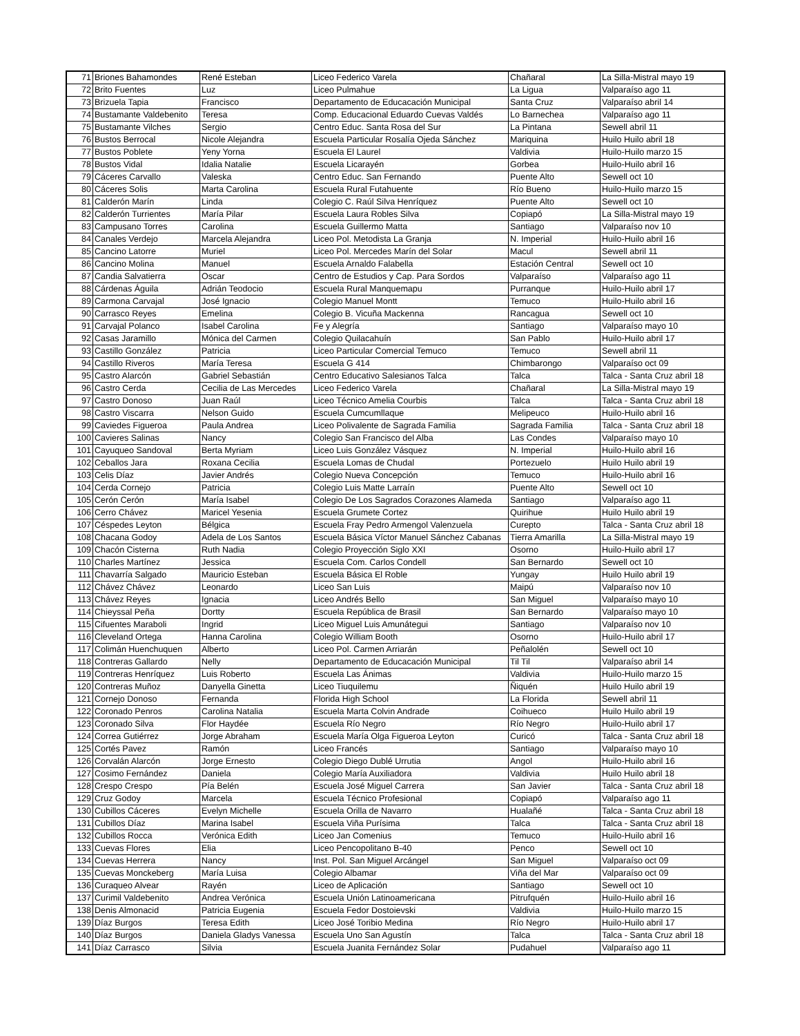| 71 | Briones Bahamondes | René Esteban | Liceo Federico Varela | Chañaral | La Silla-Mistral mayo 19 |
| 72 | Brito Fuentes | Luz | Liceo Pulmahue | La Ligua | Valparaíso ago 11 |
| 73 | Brizuela Tapia | Francisco | Departamento de Educacación Municipal | Santa Cruz | Valparaíso abril 14 |
| 74 | Bustamante Valdebenito | Teresa | Comp. Educacional Eduardo Cuevas Valdés | Lo Barnechea | Valparaíso ago 11 |
| 75 | Bustamante Vilches | Sergio | Centro Educ. Santa Rosa del Sur | La Pintana | Sewell abril 11 |
| 76 | Bustos Berrocal | Nicole Alejandra | Escuela Particular Rosalía Ojeda Sánchez | Mariquina | Huilo Huilo abril 18 |
| 77 | Bustos Poblete | Yeny Yorna | Escuela El Laurel | Valdivia | Huilo-Huilo marzo 15 |
| 78 | Bustos Vidal | Idalia Natalie | Escuela Licarayén | Gorbea | Huilo-Huilo abril 16 |
| 79 | Cáceres Carvallo | Valeska | Centro Educ. San Fernando | Puente Alto | Sewell oct 10 |
| 80 | Cáceres Solis | Marta Carolina | Escuela Rural Futahuente | Río Bueno | Huilo-Huilo marzo 15 |
| 81 | Calderón Marín | Linda | Colegio C. Raúl Silva Henríquez | Puente Alto | Sewell oct 10 |
| 82 | Calderón Turrientes | María Pilar | Escuela Laura Robles Silva | Copiapó | La Silla-Mistral mayo 19 |
| 83 | Campusano Torres | Carolina | Escuela Guillermo Matta | Santiago | Valparaíso nov 10 |
| 84 | Canales Verdejo | Marcela Alejandra | Liceo Pol. Metodista La Granja | N. Imperial | Huilo-Huilo abril 16 |
| 85 | Cancino Latorre | Muriel | Liceo Pol. Mercedes Marín del Solar | Macul | Sewell abril 11 |
| 86 | Cancino Molina | Manuel | Escuela Arnaldo Falabella | Estación Central | Sewell oct 10 |
| 87 | Candia Salvatierra | Oscar | Centro de Estudios y Cap. Para Sordos | Valparaíso | Valparaíso ago 11 |
| 88 | Cárdenas Águila | Adrián Teodocio | Escuela Rural Manquemapu | Purranque | Huilo-Huilo abril 17 |
| 89 | Carmona Carvajal | José Ignacio | Colegio Manuel Montt | Temuco | Huilo-Huilo abril 16 |
| 90 | Carrasco Reyes | Emelina | Colegio B. Vicuña Mackenna | Rancagua | Sewell oct 10 |
| 91 | Carvajal Polanco | Isabel Carolina | Fe y Alegría | Santiago | Valparaíso mayo 10 |
| 92 | Casas Jaramillo | Mónica del Carmen | Colegio Quilacahuín | San Pablo | Huilo-Huilo abril 17 |
| 93 | Castillo González | Patricia | Liceo Particular Comercial Temuco | Temuco | Sewell abril 11 |
| 94 | Castillo Riveros | María Teresa | Escuela G 414 | Chimbarongo | Valparaíso oct 09 |
| 95 | Castro Alarcón | Gabriel Sebastián | Centro Educativo Salesianos Talca | Talca | Talca - Santa Cruz abril 18 |
| 96 | Castro Cerda | Cecilia de Las Mercedes | Liceo Federico Varela | Chañaral | La Silla-Mistral mayo 19 |
| 97 | Castro Donoso | Juan Raúl | Liceo Técnico Amelia Courbis | Talca | Talca - Santa Cruz abril 18 |
| 98 | Castro Viscarra | Nelson Guido | Escuela Cumcumllaque | Melipeuco | Huilo-Huilo abril 16 |
| 99 | Caviedes Figueroa | Paula Andrea | Liceo Polivalente de Sagrada Familia | Sagrada Familia | Talca - Santa Cruz abril 18 |
| 100 | Cavieres Salinas | Nancy | Colegio San Francisco del Alba | Las Condes | Valparaíso mayo 10 |
| 101 | Cayuqueo Sandoval | Berta Myriam | Liceo Luis González Vásquez | N. Imperial | Huilo-Huilo abril 16 |
| 102 | Ceballos Jara | Roxana Cecilia | Escuela Lomas de Chudal | Portezuelo | Huilo Huilo abril 19 |
| 103 | Celis Díaz | Javier Andrés | Colegio Nueva Concepción | Temuco | Huilo-Huilo abril 16 |
| 104 | Cerda Cornejo | Patricia | Colegio Luis Matte Larraín | Puente Alto | Sewell oct 10 |
| 105 | Cerón Cerón | María Isabel | Colegio De Los Sagrados Corazones Alameda | Santiago | Valparaíso ago 11 |
| 106 | Cerro Chávez | Maricel Yesenia | Escuela Grumete Cortez | Quirihue | Huilo Huilo abril 19 |
| 107 | Céspedes Leyton | Bélgica | Escuela Fray Pedro Armengol Valenzuela | Curepto | Talca - Santa Cruz abril 18 |
| 108 | Chacana Godoy | Adela de Los Santos | Escuela Básica Víctor Manuel Sánchez Cabanas | Tierra Amarilla | La Silla-Mistral mayo 19 |
| 109 | Chacón Cisterna | Ruth Nadia | Colegio Proyección Siglo XXI | Osorno | Huilo-Huilo abril 17 |
| 110 | Charles Martínez | Jessica | Escuela Com. Carlos Condell | San Bernardo | Sewell oct 10 |
| 111 | Chavarría Salgado | Mauricio Esteban | Escuela Básica El Roble | Yungay | Huilo Huilo abril 19 |
| 112 | Chávez Chávez | Leonardo | Liceo San Luis | Maipú | Valparaíso nov 10 |
| 113 | Chávez Reyes | Ignacia | Liceo Andrés Bello | San Miguel | Valparaíso mayo 10 |
| 114 | Chieyssal Peña | Dortty | Escuela República de Brasil | San Bernardo | Valparaíso mayo 10 |
| 115 | Cifuentes Maraboli | Ingrid | Liceo Miguel Luis Amunátegui | Santiago | Valparaíso nov 10 |
| 116 | Cleveland Ortega | Hanna Carolina | Colegio William Booth | Osorno | Huilo-Huilo abril 17 |
| 117 | Colimán Huenchuquen | Alberto | Liceo Pol. Carmen Arriarán | Peñalolén | Sewell oct 10 |
| 118 | Contreras Gallardo | Nelly | Departamento de Educacación Municipal | Til Til | Valparaíso abril 14 |
| 119 | Contreras Henríquez | Luis Roberto | Escuela Las Ánimas | Valdivia | Huilo-Huilo marzo 15 |
| 120 | Contreras Muñoz | Danyella Ginetta | Liceo Tiuquilemu | Ñiquén | Huilo Huilo abril 19 |
| 121 | Cornejo Donoso | Fernanda | Florida High School | La Florida | Sewell abril 11 |
| 122 | Coronado Penros | Carolina Natalia | Escuela Marta Colvin Andrade | Coihueco | Huilo Huilo abril 19 |
| 123 | Coronado Silva | Flor Haydée | Escuela Río Negro | Río Negro | Huilo-Huilo abril 17 |
| 124 | Correa Gutiérrez | Jorge Abraham | Escuela María Olga Figueroa Leyton | Curicó | Talca - Santa Cruz abril 18 |
| 125 | Cortés Pavez | Ramón | Liceo Francés | Santiago | Valparaíso mayo 10 |
| 126 | Corvalán Alarcón | Jorge Ernesto | Colegio Diego Dublé Urrutia | Angol | Huilo-Huilo abril 16 |
| 127 | Cosimo Fernández | Daniela | Colegio María Auxiliadora | Valdivia | Huilo Huilo abril 18 |
| 128 | Crespo Crespo | Pía Belén | Escuela José Miguel Carrera | San Javier | Talca - Santa Cruz abril 18 |
| 129 | Cruz Godoy | Marcela | Escuela Técnico Profesional | Copiapó | Valparaíso ago 11 |
| 130 | Cubillos Cáceres | Evelyn Michelle | Escuela Orilla de Navarro | Hualañé | Talca - Santa Cruz abril 18 |
| 131 | Cubillos Díaz | Marina Isabel | Escuela Viña Purísima | Talca | Talca - Santa Cruz abril 18 |
| 132 | Cubillos Rocca | Verónica Edith | Liceo Jan Comenius | Temuco | Huilo-Huilo abril 16 |
| 133 | Cuevas Flores | Elia | Liceo Pencopolitano B-40 | Penco | Sewell oct 10 |
| 134 | Cuevas Herrera | Nancy | Inst. Pol. San Miguel Arcángel | San Miguel | Valparaíso oct 09 |
| 135 | Cuevas Monckeberg | María Luisa | Colegio Albamar | Viña del Mar | Valparaíso oct 09 |
| 136 | Curaqueo Alvear | Rayén | Liceo de Aplicación | Santiago | Sewell oct 10 |
| 137 | Curimil Valdebenito | Andrea Verónica | Escuela Unión Latinoamericana | Pitrufquén | Huilo-Huilo abril 16 |
| 138 | Denis Almonacid | Patricia Eugenia | Escuela Fedor Dostoievski | Valdivia | Huilo-Huilo marzo 15 |
| 139 | Díaz Burgos | Teresa Edith | Liceo José Toribio Medina | Río Negro | Huilo-Huilo abril 17 |
| 140 | Díaz Burgos | Daniela Gladys Vanessa | Escuela Uno San Agustín | Talca | Talca - Santa Cruz abril 18 |
| 141 | Díaz Carrasco | Silvia | Escuela Juanita Fernández Solar | Pudahuel | Valparaíso ago 11 |